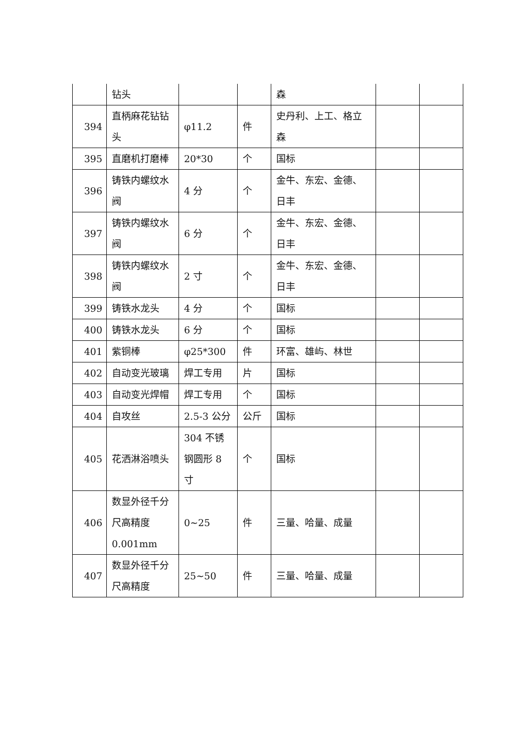| | 钻头 | | | 森 | | |
| 394 | 直柄麻花钻钻头 | φ11.2 | 件 | 史丹利、上工、格立森 | | |
| 395 | 直磨机打磨棒 | 20*30 | 个 | 国标 | | |
| 396 | 铸铁内螺纹水阀 | 4 分 | 个 | 金牛、东宏、金德、日丰 | | |
| 397 | 铸铁内螺纹水阀 | 6 分 | 个 | 金牛、东宏、金德、日丰 | | |
| 398 | 铸铁内螺纹水阀 | 2 寸 | 个 | 金牛、东宏、金德、日丰 | | |
| 399 | 铸铁水龙头 | 4 分 | 个 | 国标 | | |
| 400 | 铸铁水龙头 | 6 分 | 个 | 国标 | | |
| 401 | 紫铜棒 | φ25*300 | 件 | 环富、雄屿、林世 | | |
| 402 | 自动变光玻璃 | 焊工专用 | 片 | 国标 | | |
| 403 | 自动变光焊帽 | 焊工专用 | 个 | 国标 | | |
| 404 | 自攻丝 | 2.5-3 公分 | 公斤 | 国标 | | |
| 405 | 花洒淋浴喷头 | 304 不锈钢圆形 8 寸 | 个 | 国标 | | |
| 406 | 数显外径千分尺高精度 0.001mm | 0~25 | 件 | 三量、哈量、成量 | | |
| 407 | 数显外径千分尺高精度 | 25~50 | 件 | 三量、哈量、成量 | | |